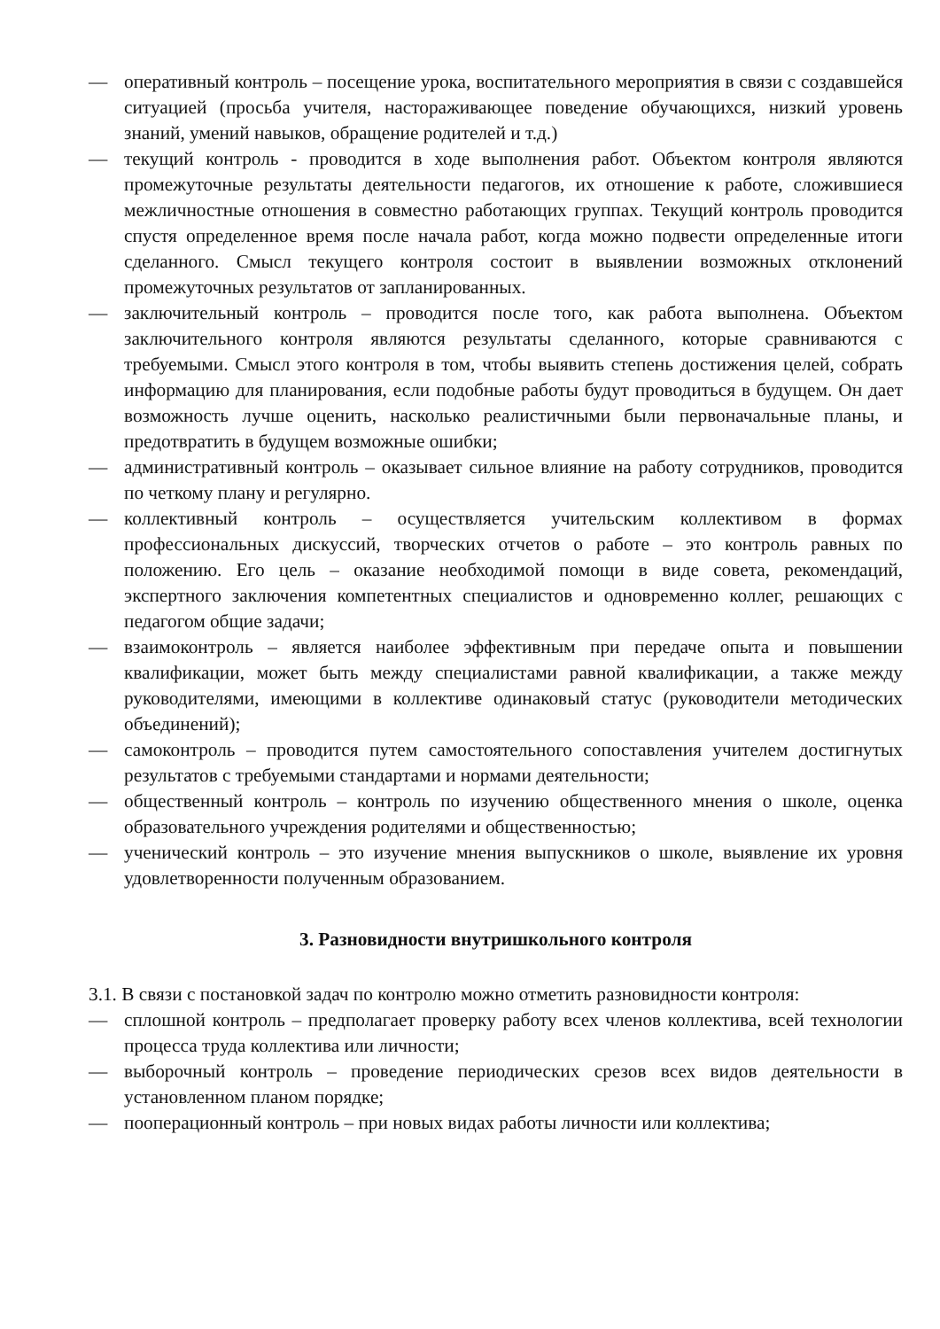— оперативный контроль – посещение урока, воспитательного мероприятия в связи с создавшейся ситуацией (просьба учителя, настораживающее поведение обучающихся, низкий уровень знаний, умений навыков, обращение родителей и т.д.)
— текущий контроль - проводится в ходе выполнения работ. Объектом контроля являются промежуточные результаты деятельности педагогов, их отношение к работе, сложившиеся межличностные отношения в совместно работающих группах. Текущий контроль проводится спустя определенное время после начала работ, когда можно подвести определенные итоги сделанного. Смысл текущего контроля состоит в выявлении возможных отклонений промежуточных результатов от запланированных.
— заключительный контроль – проводится после того, как работа выполнена. Объектом заключительного контроля являются результаты сделанного, которые сравниваются с требуемыми. Смысл этого контроля в том, чтобы выявить степень достижения целей, собрать информацию для планирования, если подобные работы будут проводиться в будущем. Он дает возможность лучше оценить, насколько реалистичными были первоначальные планы, и предотвратить в будущем возможные ошибки;
— административный контроль – оказывает сильное влияние на работу сотрудников, проводится по четкому плану и регулярно.
— коллективный контроль – осуществляется учительским коллективом в формах профессиональных дискуссий, творческих отчетов о работе – это контроль равных по положению. Его цель – оказание необходимой помощи в виде совета, рекомендаций, экспертного заключения компетентных специалистов и одновременно коллег, решающих с педагогом общие задачи;
— взаимоконтроль – является наиболее эффективным при передаче опыта и повышении квалификации, может быть между специалистами равной квалификации, а также между руководителями, имеющими в коллективе одинаковый статус (руководители методических объединений);
— самоконтроль – проводится путем самостоятельного сопоставления учителем достигнутых результатов с требуемыми стандартами и нормами деятельности;
— общественный контроль – контроль по изучению общественного мнения о школе, оценка образовательного учреждения родителями и общественностью;
— ученический контроль – это изучение мнения выпускников о школе, выявление их уровня удовлетворенности полученным образованием.
3. Разновидности внутришкольного контроля
3.1. В связи с постановкой задач по контролю можно отметить разновидности контроля:
— сплошной контроль – предполагает проверку работу всех членов коллектива, всей технологии процесса труда коллектива или личности;
— выборочный контроль – проведение периодических срезов всех видов деятельности в установленном планом порядке;
— пооперационный контроль – при новых видах работы личности или коллектива;